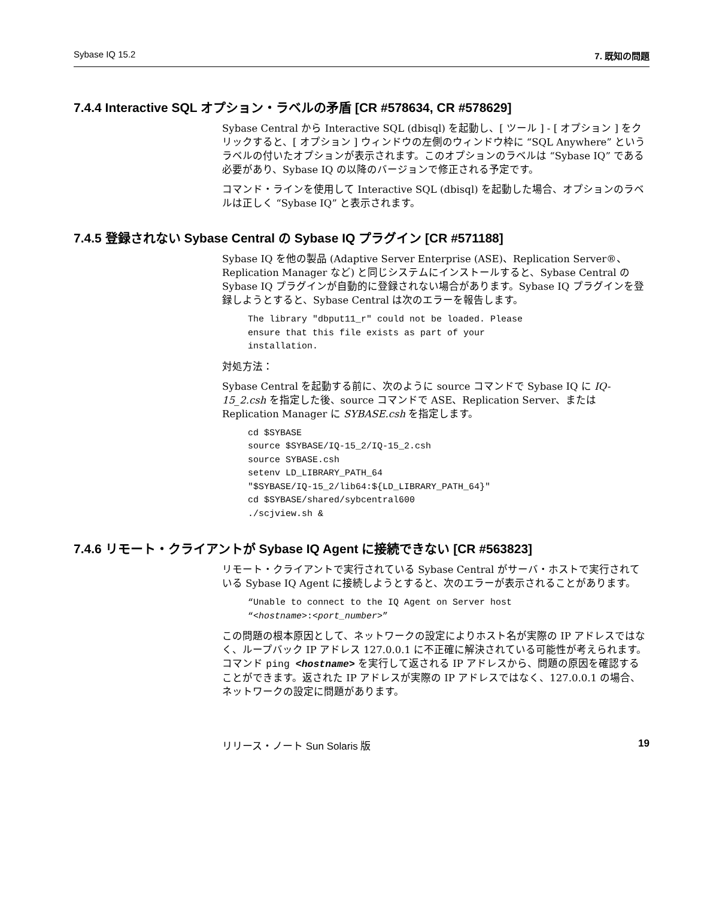Sybase IQ 15.2 7. 既知の問題
7.4.4 Interactive SQL オプション・ラベルの矛盾 [CR #578634, CR #578629]
Sybase Central から Interactive SQL (dbisql) を起動し、[ ツール ] - [ オプション ] をクリックすると、[ オプション ] ウィンドウの左側のウィンドウ枠に “SQL Anywhere” というラベルの付いたオプションが表示されます。このオプションのラベルは “Sybase IQ” である必要があり、Sybase IQ の以降のバージョンで修正される予定です。
コマンド・ラインを使用して Interactive SQL (dbisql) を起動した場合、オプションのラベルは正しく “Sybase IQ” と表示されます。
7.4.5 登録されない Sybase Central の Sybase IQ プラグイン [CR #571188]
Sybase IQ を他の製品 (Adaptive Server Enterprise (ASE)、Replication Server®、Replication Manager など) と同じシステムにインストールすると、Sybase Central の Sybase IQ プラグインが自動的に登録されない場合があります。Sybase IQ プラグインを登録しようとすると、Sybase Central は次のエラーを報告します。
The library "dbput11_r" could not be loaded. Please
ensure that this file exists as part of your
installation.
対処方法：
Sybase Central を起動する前に、次のように source コマンドで Sybase IQ に IQ-15_2.csh を指定した後、source コマンドで ASE、Replication Server、または Replication Manager に SYBASE.csh を指定します。
cd $SYBASE
source $SYBASE/IQ-15_2/IQ-15_2.csh
source SYBASE.csh
setenv LD_LIBRARY_PATH_64
"$SYBASE/IQ-15_2/lib64:${LD_LIBRARY_PATH_64}"
cd $SYBASE/shared/sybcentral600
./scjview.sh &
7.4.6 リモート・クライアントが Sybase IQ Agent に接続できない [CR #563823]
リモート・クライアントで実行されている Sybase Central がサーバ・ホストで実行されている Sybase IQ Agent に接続しようとすると、次のエラーが表示されることがあります。
“Unable to connect to the IQ Agent on Server host
“<hostname>:<port_number>”
この問題の根本原因として、ネットワークの設定によりホスト名が実際の IP アドレスではなく、ループバック IP アドレス 127.0.0.1 に不正確に解決されている可能性が考えられます。コマンド ping <hostname> を実行して返される IP アドレスから、問題の原因を確認することができます。返された IP アドレスが実際の IP アドレスではなく、127.0.0.1 の場合、ネットワークの設定に問題があります。
リリース・ノート Sun Solaris 版 19